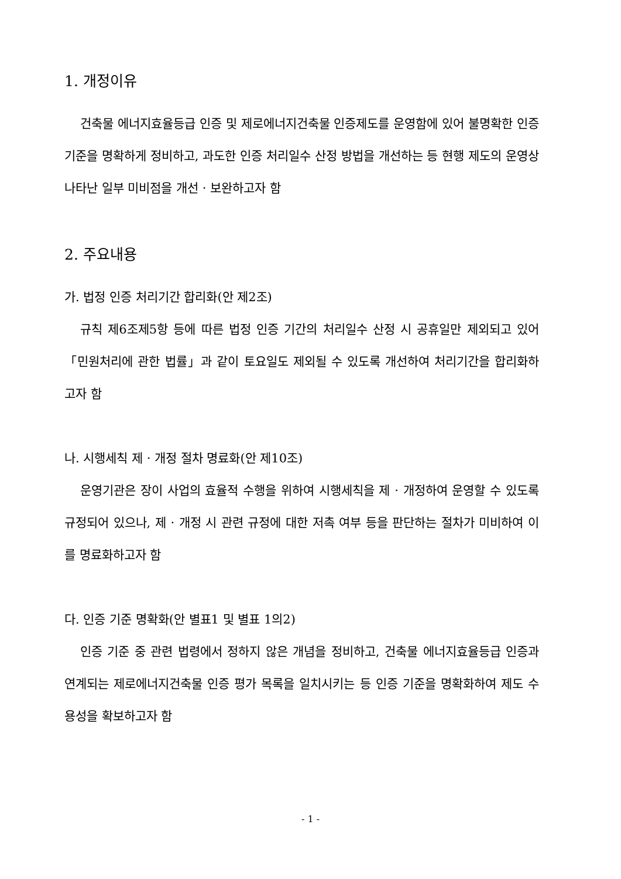1. 개정이유
건축물 에너지효율등급 인증 및 제로에너지건축물 인증제도를 운영함에 있어 불명확한 인증 기준을 명확하게 정비하고, 과도한 인증 처리일수 산정 방법을 개선하는 등 현행 제도의 운영상 나타난 일부 미비점을 개선 · 보완하고자 함
2. 주요내용
가. 법정 인증 처리기간 합리화(안 제2조)
규칙 제6조제5항 등에 따른 법정 인증 기간의 처리일수 산정 시 공휴일만 제외되고 있어「민원처리에 관한 법률」과 같이 토요일도 제외될 수 있도록 개선하여 처리기간을 합리화하고자 함
나. 시행세칙 제 · 개정 절차 명료화(안 제10조)
운영기관은 장이 사업의 효율적 수행을 위하여 시행세칙을 제 · 개정하여 운영할 수 있도록 규정되어 있으나, 제 · 개정 시 관련 규정에 대한 저촉 여부 등을 판단하는 절차가 미비하여 이를 명료화하고자 함
다. 인증 기준 명확화(안 별표1 및 별표 1의2)
인증 기준 중 관련 법령에서 정하지 않은 개념을 정비하고, 건축물 에너지효율등급 인증과 연계되는 제로에너지건축물 인증 평가 목록을 일치시키는 등 인증 기준을 명확화하여 제도 수용성을 확보하고자 함
- 1 -